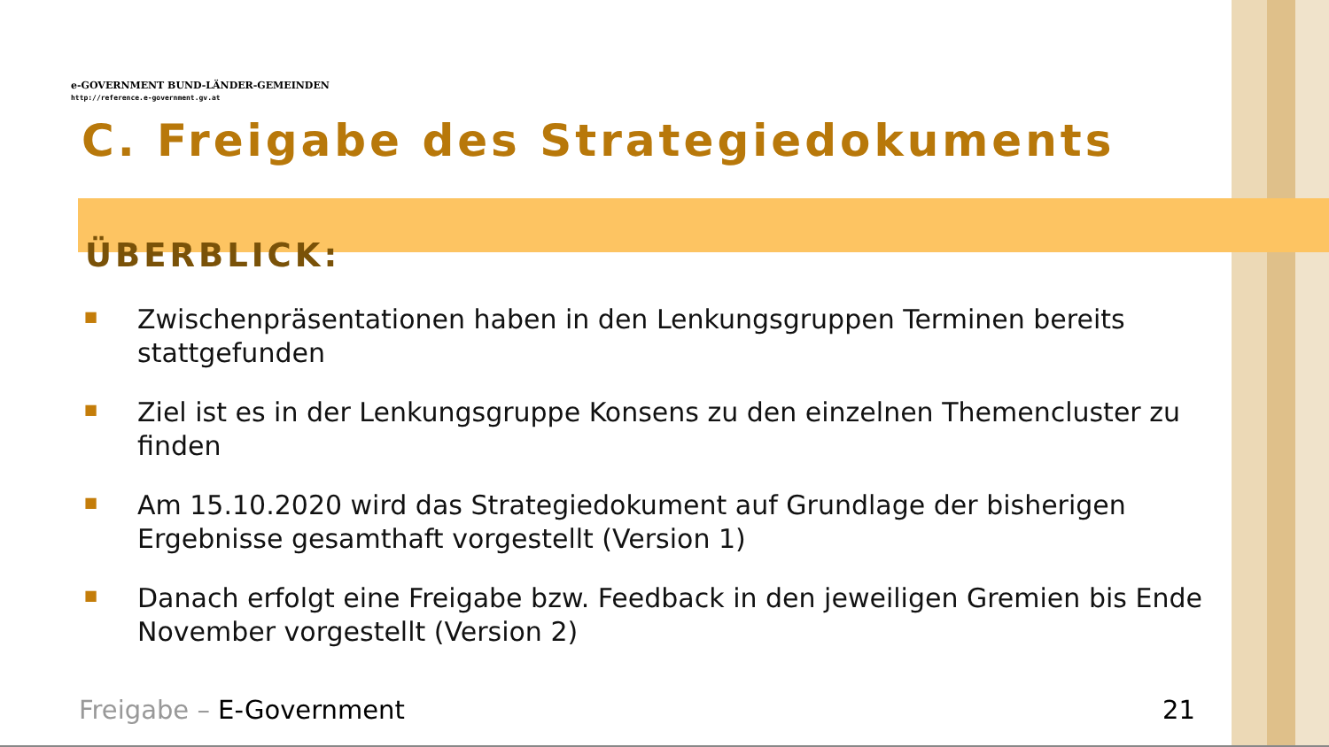e-GOVERNMENT BUND-LÄNDER-GEMEINDEN
http://reference.e-government.gv.at
C. Freigabe des Strategiedokuments
ÜBERBLICK:
■ Zwischenpräsentationen haben in den Lenkungsgruppen Terminen bereits stattgefunden
■ Ziel ist es in der Lenkungsgruppe Konsens zu den einzelnen Themencluster zu finden
■ Am 15.10.2020 wird das Strategiedokument auf Grundlage der bisherigen Ergebnisse gesamthaft vorgestellt (Version 1)
■ Danach erfolgt eine Freigabe bzw. Feedback in den jeweiligen Gremien bis Ende November vorgestellt (Version 2)
Freigabe – E-Government 21